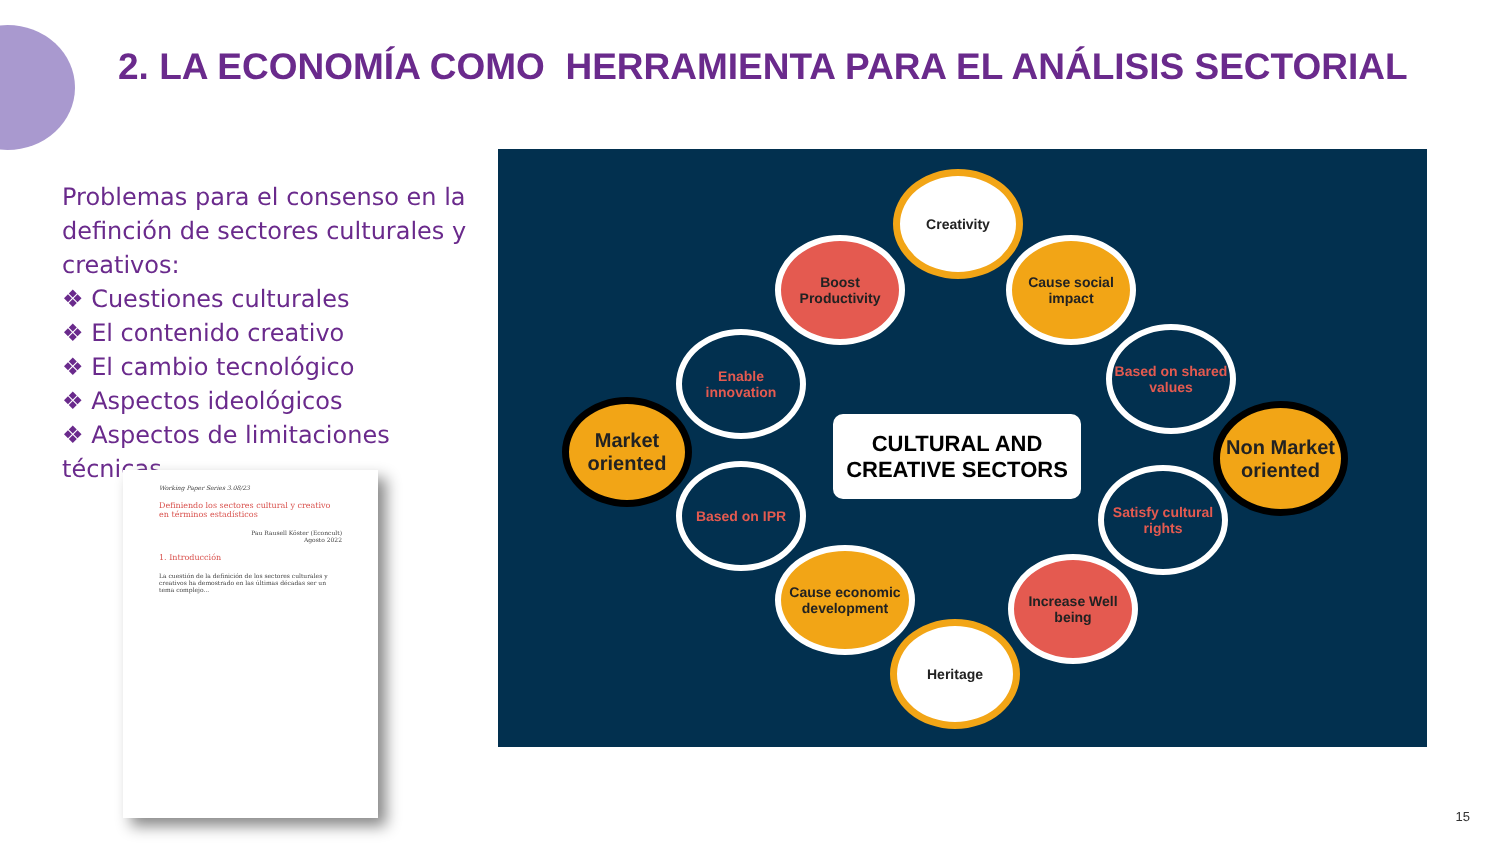2. LA ECONOMÍA COMO HERRAMIENTA PARA EL ANÁLISIS SECTORIAL
Problemas para el consenso en la definción de sectores culturales y creativos:
❖ Cuestiones culturales
❖ El contenido creativo
❖ El cambio tecnológico
❖ Aspectos ideológicos
❖ Aspectos de limitaciones técnicas
Working Paper Series 3.08/23
Definiendo los sectores cultural y creativo en términos estadísticos
Pau Rausell Köster (Econcult)
Agosto 2022
1. Introducción
La cuestión de la definición de los sectores culturales y creativos ha demostrado en las últimas décadas ser un tema complejo...
Creativity
Boost Productivity
Cause social impact
Enable innovation
Based on shared values
Market oriented
Non Market oriented
Based on IPR
Satisfy cultural rights
Cause economic development
Increase Well being
Heritage
CULTURAL AND
CREATIVE SECTORS
15